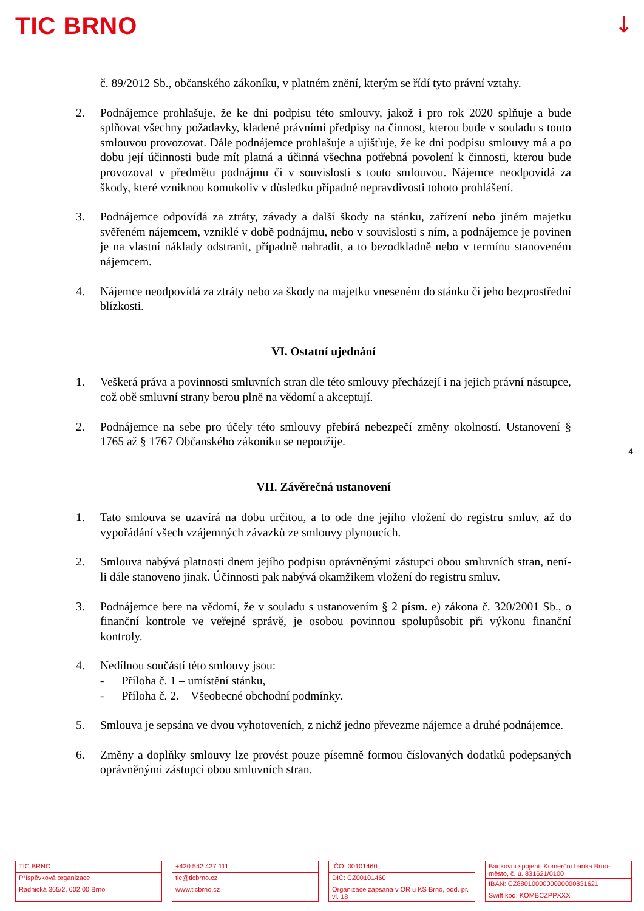TIC BRNO ↓
č. 89/2012 Sb., občanského zákoníku, v platném znění, kterým se řídí tyto právní vztahy.
2. Podnájemce prohlašuje, že ke dni podpisu této smlouvy, jakož i pro rok 2020 splňuje a bude splňovat všechny požadavky, kladené právními předpisy na činnost, kterou bude v souladu s touto smlouvou provozovat. Dále podnájemce prohlašuje a ujišťuje, že ke dni podpisu smlouvy má a po dobu její účinnosti bude mít platná a účinná všechna potřebná povolení k činnosti, kterou bude provozovat v předmětu podnájmu či v souvislosti s touto smlouvou. Nájemce neodpovídá za škody, které vzniknou komukoliv v důsledku případné nepravdivosti tohoto prohlášení.
3. Podnájemce odpovídá za ztráty, závady a další škody na stánku, zařízení nebo jiném majetku svěřeném nájemcem, vzniklé v době podnájmu, nebo v souvislosti s ním, a podnájemce je povinen je na vlastní náklady odstranit, případně nahradit, a to bezodkladně nebo v termínu stanoveném nájemcem.
4. Nájemce neodpovídá za ztráty nebo za škody na majetku vneseném do stánku či jeho bezprostřední blízkosti.
VI. Ostatní ujednání
1. Veškerá práva a povinnosti smluvních stran dle této smlouvy přecházejí i na jejich právní nástupce, což obě smluvní strany berou plně na vědomí a akceptují.
2. Podnájemce na sebe pro účely této smlouvy přebírá nebezpečí změny okolností. Ustanovení § 1765 až § 1767 Občanského zákoníku se nepoužije.
VII. Závěrečná ustanovení
1. Tato smlouva se uzavírá na dobu určitou, a to ode dne jejího vložení do registru smluv, až do vypořádání všech vzájemných závazků ze smlouvy plynoucích.
2. Smlouva nabývá platnosti dnem jejího podpisu oprávněnými zástupci obou smluvních stran, není-li dále stanoveno jinak. Účinnosti pak nabývá okamžikem vložení do registru smluv.
3. Podnájemce bere na vědomí, že v souladu s ustanovením § 2 písm. e) zákona č. 320/2001 Sb., o finanční kontrole ve veřejné správě, je osobou povinnou spolupůsobit při výkonu finanční kontroly.
4. Nedílnou součástí této smlouvy jsou:
- Příloha č. 1 – umístění stánku,
- Příloha č. 2. – Všeobecné obchodní podmínky.
5. Smlouva je sepsána ve dvou vyhotoveních, z nichž jedno převezme nájemce a druhé podnájemce.
6. Změny a doplňky smlouvy lze provést pouze písemně formou číslovaných dodatků podepsaných oprávněnými zástupci obou smluvních stran.
4
TIC BRNO
Příspěvková organizace
Radnická 365/2, 602 00 Brno
+420 542 427 111
tic@ticbrno.cz
www.ticbrno.cz
IČO: 00101460
DIČ: CZ00101460
Organizace zapsaná v OR u KS Brno, odd. pr. vl. 18
Bankovní spojení: Komerční banka Brno-město, č. ú. 831621/0100
IBAN: CZ8801000000000000831621
Swift kód: KOMBCZPPXXX